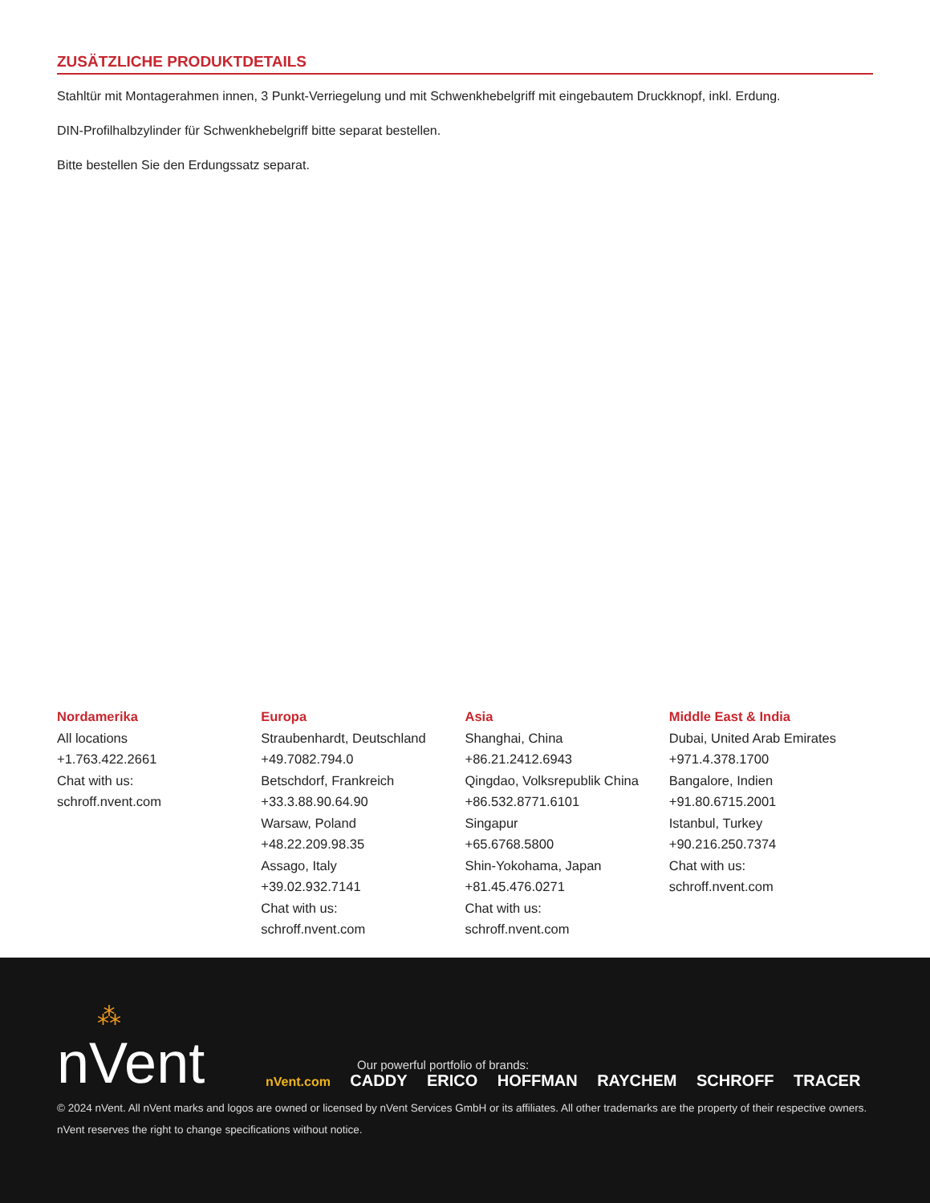ZUSÄTZLICHE PRODUKTDETAILS
Stahltür mit Montagerahmen innen, 3 Punkt-Verriegelung und mit Schwenkhebelgriff mit eingebautem Druckknopf, inkl. Erdung.
DIN-Profilhalbzylinder für Schwenkhebelgriff bitte separat bestellen.
Bitte bestellen Sie den Erdungssatz separat.
Nordamerika
All locations
+1.763.422.2661
Chat with us:
schroff.nvent.com
Europa
Straubenhardt, Deutschland
+49.7082.794.0
Betschdorf, Frankreich
+33.3.88.90.64.90
Warsaw, Poland
+48.22.209.98.35
Assago, Italy
+39.02.932.7141
Chat with us:
schroff.nvent.com
Asia
Shanghai, China
+86.21.2412.6943
Qingdao, Volksrepublik China
+86.532.8771.6101
Singapur
+65.6768.5800
Shin-Yokohama, Japan
+81.45.476.0271
Chat with us:
schroff.nvent.com
Middle East & India
Dubai, United Arab Emirates
+971.4.378.1700
Bangalore, Indien
+91.80.6715.2001
Istanbul, Turkey
+90.216.250.7374
Chat with us:
schroff.nvent.com
⁂
nVent
Our powerful portfolio of brands:
nVent.com CADDY ERICO HOFFMAN RAYCHEM SCHROFF TRACER
© 2024 nVent. All nVent marks and logos are owned or licensed by nVent Services GmbH or its affiliates. All other trademarks are the property of their respective owners.
nVent reserves the right to change specifications without notice.